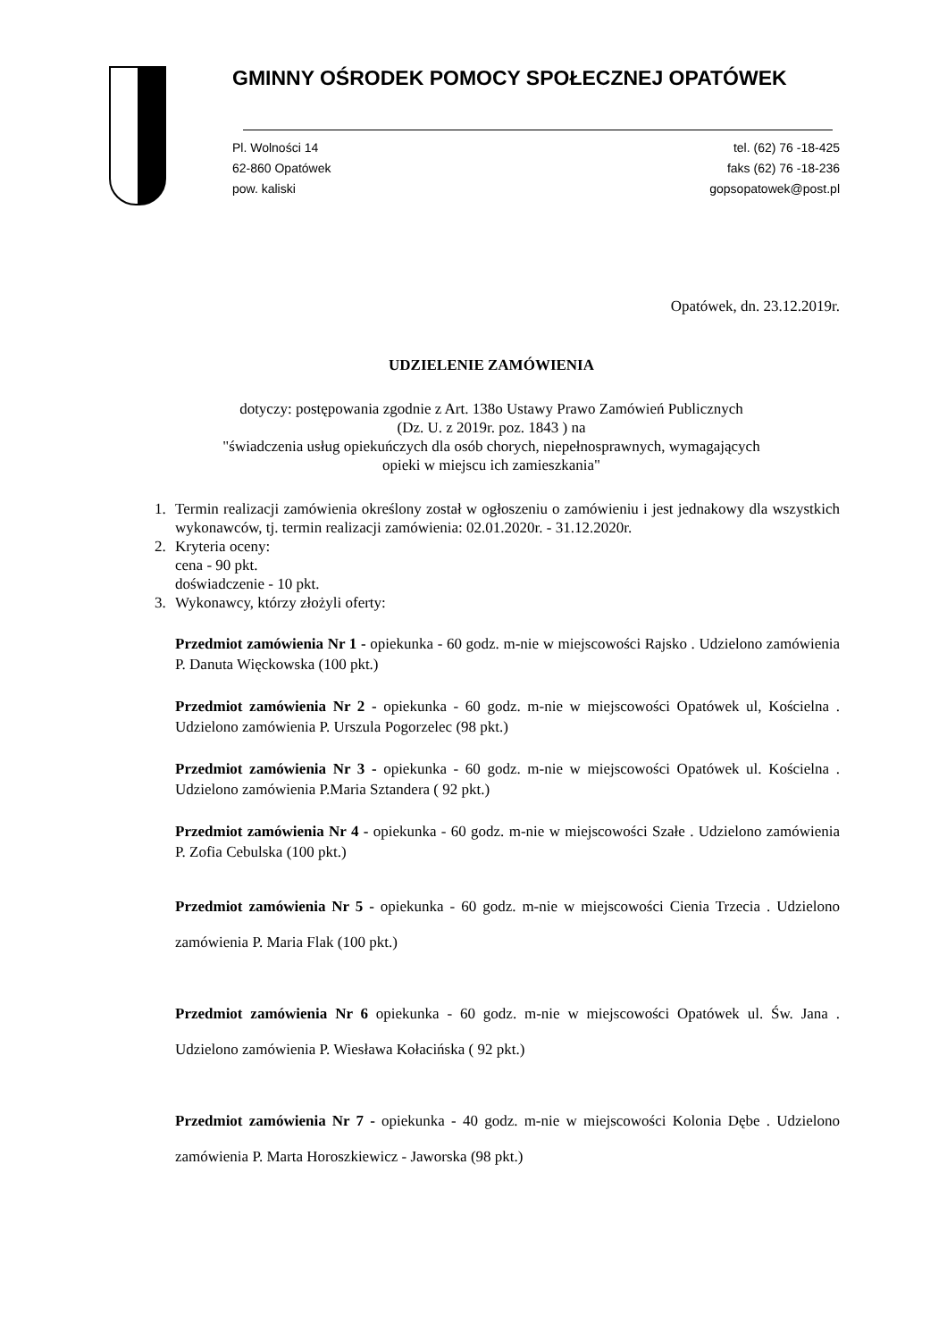GMINNY OŚRODEK POMOCY SPOŁECZNEJ OPATÓWEK
Pl. Wolności 14
62-860 Opatówek
pow. kaliski
tel. (62) 76 -18-425
faks (62) 76 -18-236
gopsopatowek@post.pl
Opatówek, dn. 23.12.2019r.
UDZIELENIE ZAMÓWIENIA
dotyczy: postępowania zgodnie z Art. 138o Ustawy Prawo Zamówień Publicznych
(Dz. U. z 2019r. poz. 1843 ) na
"świadczenia usług opiekuńczych dla osób chorych, niepełnosprawnych, wymagających
opieki w miejscu ich zamieszkania"
1. Termin realizacji zamówienia określony został w ogłoszeniu o zamówieniu i jest jednakowy dla wszystkich wykonawców, tj. termin realizacji zamówienia: 02.01.2020r. - 31.12.2020r.
2. Kryteria oceny:
cena - 90 pkt.
doświadczenie - 10 pkt.
3. Wykonawcy, którzy złożyli oferty:
Przedmiot zamówienia Nr 1 - opiekunka - 60 godz. m-nie w miejscowości Rajsko . Udzielono zamówienia P. Danuta Więckowska (100 pkt.)
Przedmiot zamówienia Nr 2 - opiekunka - 60 godz. m-nie w miejscowości Opatówek ul, Kościelna . Udzielono zamówienia P. Urszula Pogorzelec (98 pkt.)
Przedmiot zamówienia Nr 3 - opiekunka - 60 godz. m-nie w miejscowości Opatówek ul. Kościelna . Udzielono zamówienia P.Maria Sztandera ( 92 pkt.)
Przedmiot zamówienia Nr 4 - opiekunka - 60 godz. m-nie w miejscowości Szałe . Udzielono zamówienia P. Zofia Cebulska (100 pkt.)
Przedmiot zamówienia Nr 5 - opiekunka - 60 godz. m-nie w miejscowości Cienia Trzecia . Udzielono zamówienia P. Maria Flak (100 pkt.)
Przedmiot zamówienia Nr 6 opiekunka - 60 godz. m-nie w miejscowości Opatówek ul. Św. Jana . Udzielono zamówienia P. Wiesława Kołacińska ( 92 pkt.)
Przedmiot zamówienia Nr 7 - opiekunka - 40 godz. m-nie w miejscowości Kolonia Dębe . Udzielono zamówienia P. Marta Horoszkiewicz - Jaworska (98 pkt.)